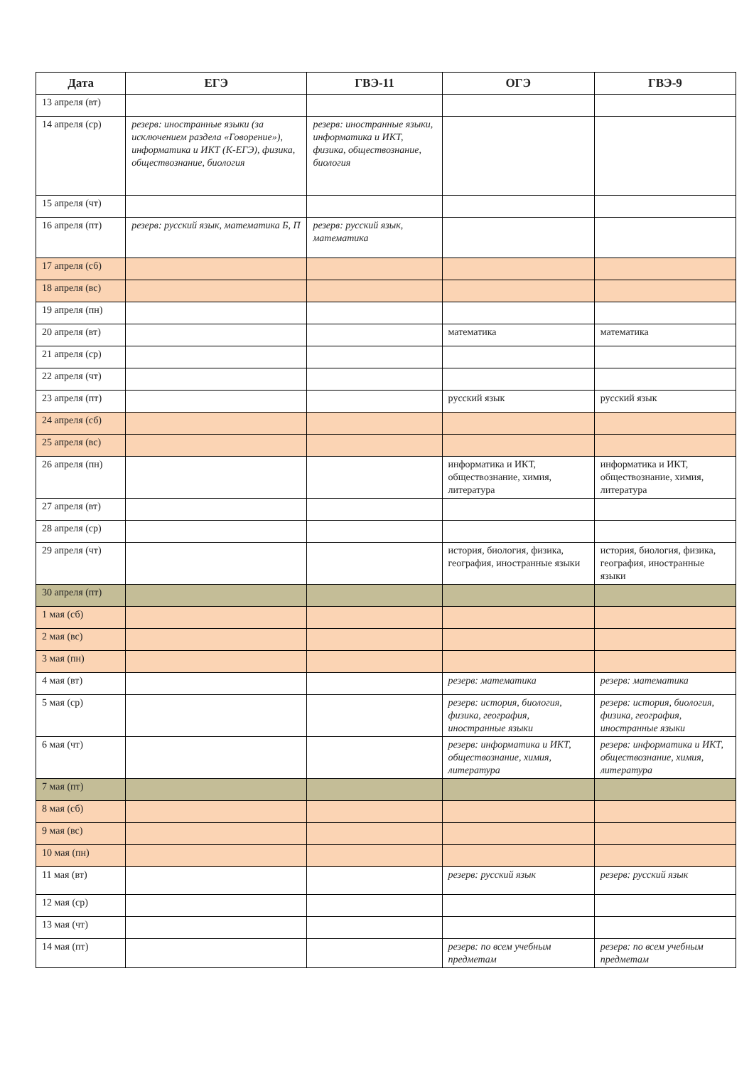| Дата | ЕГЭ | ГВЭ-11 | ОГЭ | ГВЭ-9 |
| --- | --- | --- | --- | --- |
| 13 апреля (вт) | | | | |
| 14 апреля (ср) | резерв: иностранные языки (за исключением раздела «Говорение»), информатика и ИКТ (К-ЕГЭ), физика, обществознание, биология | резерв: иностранные языки, информатика и ИКТ, физика, обществознание, биология | | |
| 15 апреля (чт) | | | | |
| 16 апреля (пт) | резерв: русский язык, математика Б, П | резерв: русский язык, математика | | |
| 17 апреля (сб) | | | | |
| 18 апреля (вс) | | | | |
| 19 апреля (пн) | | | | |
| 20 апреля (вт) | | | математика | математика |
| 21 апреля (ср) | | | | |
| 22 апреля (чт) | | | | |
| 23 апреля (пт) | | | русский язык | русский язык |
| 24 апреля (сб) | | | | |
| 25 апреля (вс) | | | | |
| 26 апреля (пн) | | | информатика и ИКТ, обществознание, химия, литература | информатика и ИКТ, обществознание, химия, литература |
| 27 апреля (вт) | | | | |
| 28 апреля (ср) | | | | |
| 29 апреля (чт) | | | история, биология, физика, география, иностранные языки | история, биология, физика, география, иностранные языки |
| 30 апреля (пт) | | | | |
| 1 мая (сб) | | | | |
| 2 мая (вс) | | | | |
| 3 мая (пн) | | | | |
| 4 мая (вт) | | | резерв: математика | резерв: математика |
| 5 мая (ср) | | | резерв: история, биология, физика, география, иностранные языки | резерв: история, биология, физика, география, иностранные языки |
| 6 мая (чт) | | | резерв: информатика и ИКТ, обществознание, химия, литература | резерв: информатика и ИКТ, обществознание, химия, литература |
| 7 мая (пт) | | | | |
| 8 мая (сб) | | | | |
| 9 мая (вс) | | | | |
| 10 мая (пн) | | | | |
| 11 мая (вт) | | | резерв: русский язык | резерв: русский язык |
| 12 мая (ср) | | | | |
| 13 мая (чт) | | | | |
| 14 мая (пт) | | | резерв: по всем учебным предметам | резерв: по всем учебным предметам |